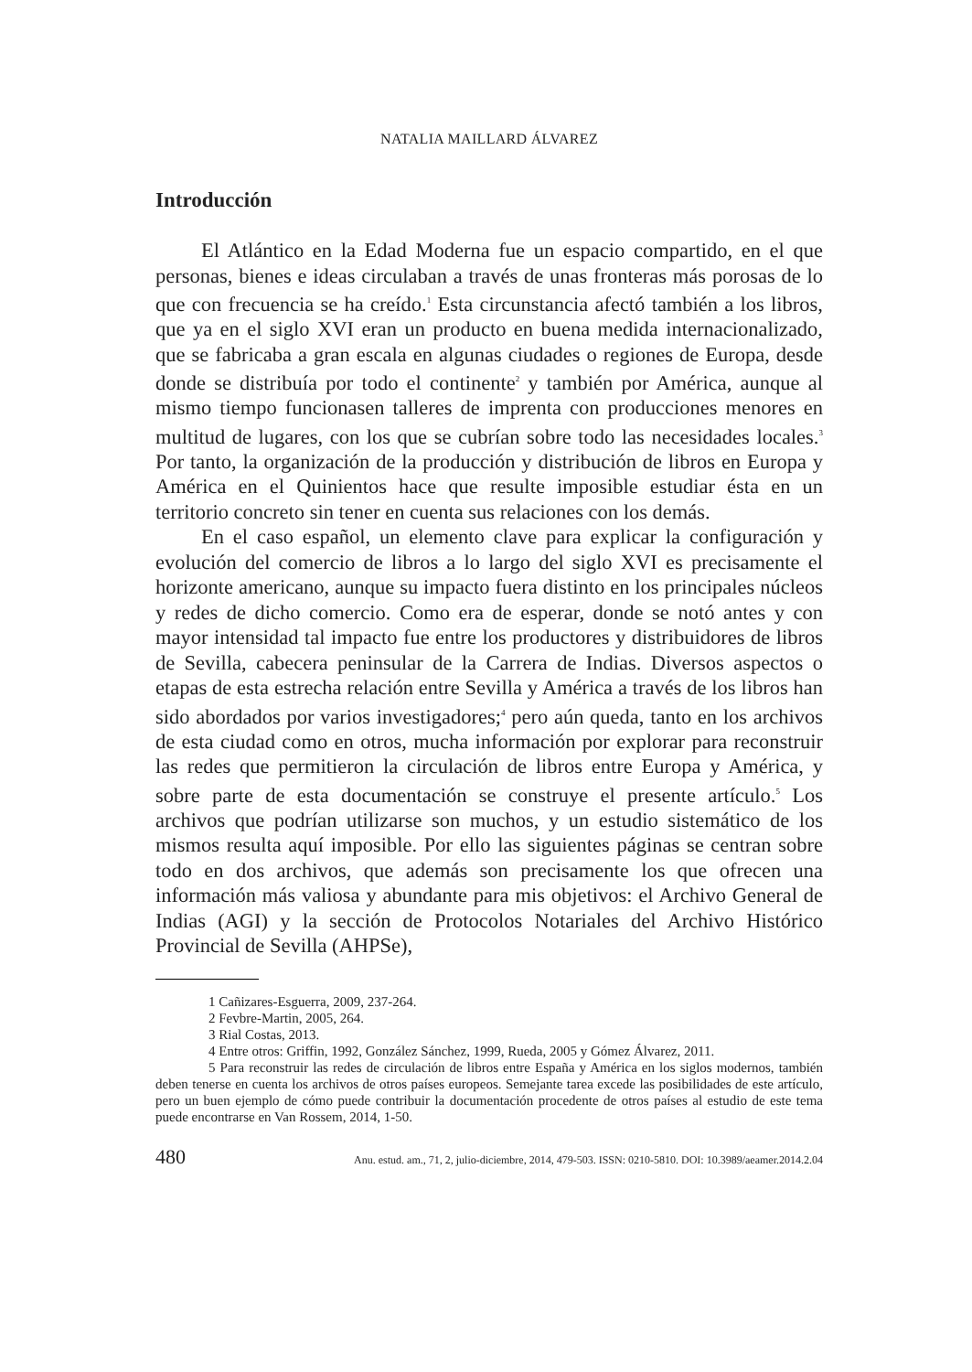NATALIA MAILLARD ÁLVAREZ
Introducción
El Atlántico en la Edad Moderna fue un espacio compartido, en el que personas, bienes e ideas circulaban a través de unas fronteras más porosas de lo que con frecuencia se ha creído.<sup>1</sup> Esta circunstancia afectó también a los libros, que ya en el siglo XVI eran un producto en buena medida internacionalizado, que se fabricaba a gran escala en algunas ciudades o regiones de Europa, desde donde se distribuía por todo el continente<sup>2</sup> y también por América, aunque al mismo tiempo funcionasen talleres de imprenta con producciones menores en multitud de lugares, con los que se cubrían sobre todo las necesidades locales.<sup>3</sup> Por tanto, la organización de la producción y distribución de libros en Europa y América en el Quinientos hace que resulte imposible estudiar ésta en un territorio concreto sin tener en cuenta sus relaciones con los demás.
En el caso español, un elemento clave para explicar la configuración y evolución del comercio de libros a lo largo del siglo XVI es precisamente el horizonte americano, aunque su impacto fuera distinto en los principales núcleos y redes de dicho comercio. Como era de esperar, donde se notó antes y con mayor intensidad tal impacto fue entre los productores y distribuidores de libros de Sevilla, cabecera peninsular de la Carrera de Indias. Diversos aspectos o etapas de esta estrecha relación entre Sevilla y América a través de los libros han sido abordados por varios investigadores;<sup>4</sup> pero aún queda, tanto en los archivos de esta ciudad como en otros, mucha información por explorar para reconstruir las redes que permitieron la circulación de libros entre Europa y América, y sobre parte de esta documentación se construye el presente artículo.<sup>5</sup> Los archivos que podrían utilizarse son muchos, y un estudio sistemático de los mismos resulta aquí imposible. Por ello las siguientes páginas se centran sobre todo en dos archivos, que además son precisamente los que ofrecen una información más valiosa y abundante para mis objetivos: el Archivo General de Indias (AGI) y la sección de Protocolos Notariales del Archivo Histórico Provincial de Sevilla (AHPSe),
1 Cañizares-Esguerra, 2009, 237-264.
2 Fevbre-Martin, 2005, 264.
3 Rial Costas, 2013.
4 Entre otros: Griffin, 1992, González Sánchez, 1999, Rueda, 2005 y Gómez Álvarez, 2011.
5 Para reconstruir las redes de circulación de libros entre España y América en los siglos modernos, también deben tenerse en cuenta los archivos de otros países europeos. Semejante tarea excede las posibilidades de este artículo, pero un buen ejemplo de cómo puede contribuir la documentación procedente de otros países al estudio de este tema puede encontrarse en Van Rossem, 2014, 1-50.
480 Anu. estud. am., 71, 2, julio-diciembre, 2014, 479-503. ISSN: 0210-5810. DOI: 10.3989/aeamer.2014.2.04